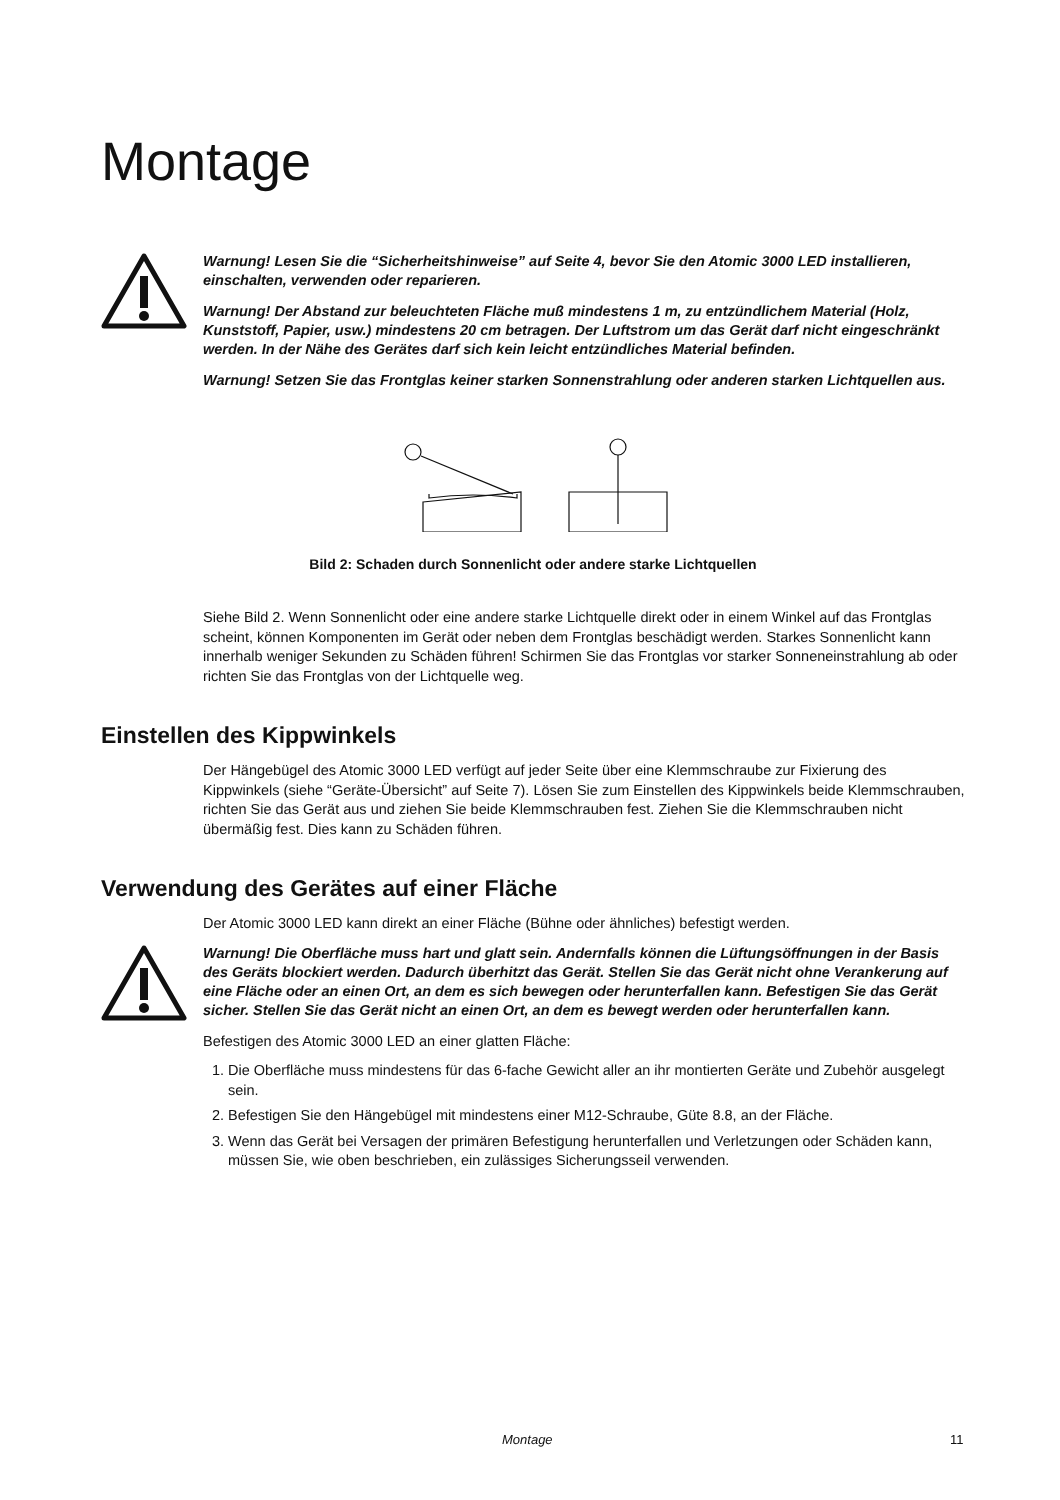Montage
Warnung! Lesen Sie die “Sicherheitshinweise” auf Seite 4, bevor Sie den Atomic 3000 LED installieren, einschalten, verwenden oder reparieren.
Warnung! Der Abstand zur beleuchteten Fläche muß mindestens 1 m, zu entzündlichem Material (Holz, Kunststoff, Papier, usw.) mindestens 20 cm betragen. Der Luftstrom um das Gerät darf nicht eingeschränkt werden. In der Nähe des Gerätes darf sich kein leicht entzündliches Material befinden.
Warnung! Setzen Sie das Frontglas keiner starken Sonnenstrahlung oder anderen starken Lichtquellen aus.
Bild 2: Schaden durch Sonnenlicht oder andere starke Lichtquellen
Siehe Bild 2. Wenn Sonnenlicht oder eine andere starke Lichtquelle direkt oder in einem Winkel auf das Frontglas scheint, können Komponenten im Gerät oder neben dem Frontglas beschädigt werden. Starkes Sonnenlicht kann innerhalb weniger Sekunden zu Schäden führen! Schirmen Sie das Frontglas vor starker Sonneneinstrahlung ab oder richten Sie das Frontglas von der Lichtquelle weg.
Einstellen des Kippwinkels
Der Hängebügel des Atomic 3000 LED verfügt auf jeder Seite über eine Klemmschraube zur Fixierung des Kippwinkels (siehe “Geräte-Übersicht” auf Seite 7). Lösen Sie zum Einstellen des Kippwinkels beide Klemmschrauben, richten Sie das Gerät aus und ziehen Sie beide Klemmschrauben fest. Ziehen Sie die Klemmschrauben nicht übermäßig fest. Dies kann zu Schäden führen.
Verwendung des Gerätes auf einer Fläche
Der Atomic 3000 LED kann direkt an einer Fläche (Bühne oder ähnliches) befestigt werden.
Warnung! Die Oberfläche muss hart und glatt sein. Andernfalls können die Lüftungsöffnungen in der Basis des Geräts blockiert werden. Dadurch überhitzt das Gerät. Stellen Sie das Gerät nicht ohne Verankerung auf eine Fläche oder an einen Ort, an dem es sich bewegen oder herunterfallen kann. Befestigen Sie das Gerät sicher. Stellen Sie das Gerät nicht an einen Ort, an dem es bewegt werden oder herunterfallen kann.
Befestigen des Atomic 3000 LED an einer glatten Fläche:
1. Die Oberfläche muss mindestens für das 6-fache Gewicht aller an ihr montierten Geräte und Zubehör ausgelegt sein.
2. Befestigen Sie den Hängebügel mit mindestens einer M12-Schraube, Güte 8.8, an der Fläche.
3. Wenn das Gerät bei Versagen der primären Befestigung herunterfallen und Verletzungen oder Schäden kann, müssen Sie, wie oben beschrieben, ein zulässiges Sicherungsseil verwenden.
Montage 11